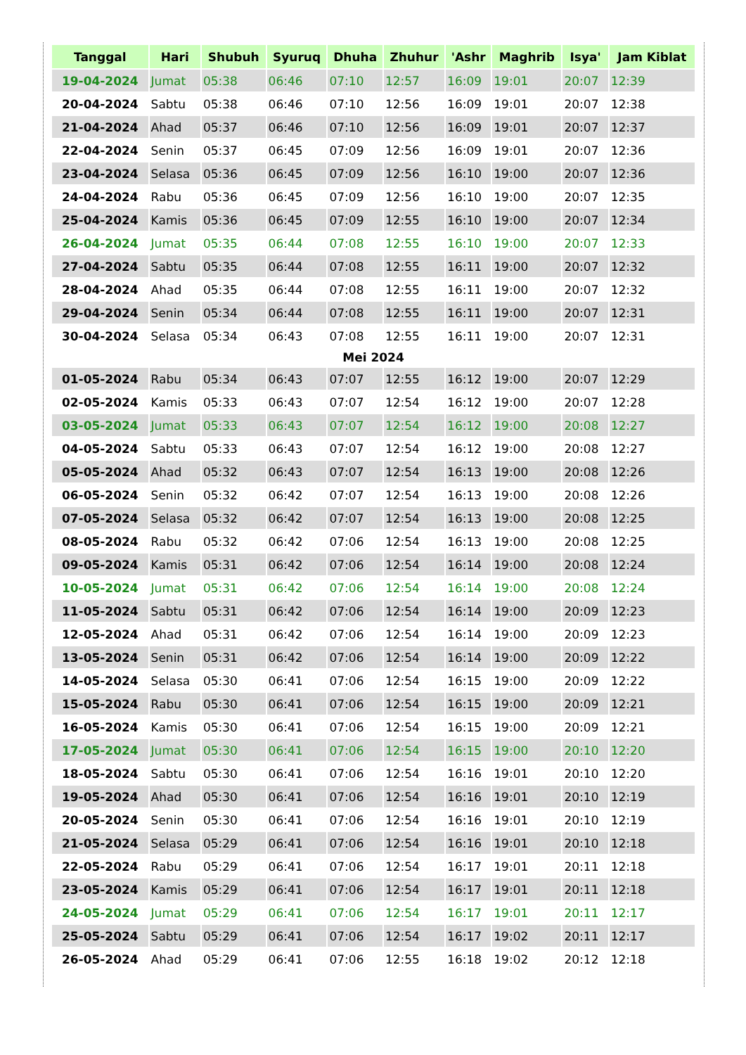| Tanggal | Hari | Shubuh | Syuruq | Dhuha | Zhuhur | 'Ashr | Maghrib | Isya' | Jam Kiblat |
| --- | --- | --- | --- | --- | --- | --- | --- | --- | --- |
| 19-04-2024 | Jumat | 05:38 | 06:46 | 07:10 | 12:57 | 16:09 | 19:01 | 20:07 | 12:39 |
| 20-04-2024 | Sabtu | 05:38 | 06:46 | 07:10 | 12:56 | 16:09 | 19:01 | 20:07 | 12:38 |
| 21-04-2024 | Ahad | 05:37 | 06:46 | 07:10 | 12:56 | 16:09 | 19:01 | 20:07 | 12:37 |
| 22-04-2024 | Senin | 05:37 | 06:45 | 07:09 | 12:56 | 16:09 | 19:01 | 20:07 | 12:36 |
| 23-04-2024 | Selasa | 05:36 | 06:45 | 07:09 | 12:56 | 16:10 | 19:00 | 20:07 | 12:36 |
| 24-04-2024 | Rabu | 05:36 | 06:45 | 07:09 | 12:56 | 16:10 | 19:00 | 20:07 | 12:35 |
| 25-04-2024 | Kamis | 05:36 | 06:45 | 07:09 | 12:55 | 16:10 | 19:00 | 20:07 | 12:34 |
| 26-04-2024 | Jumat | 05:35 | 06:44 | 07:08 | 12:55 | 16:10 | 19:00 | 20:07 | 12:33 |
| 27-04-2024 | Sabtu | 05:35 | 06:44 | 07:08 | 12:55 | 16:11 | 19:00 | 20:07 | 12:32 |
| 28-04-2024 | Ahad | 05:35 | 06:44 | 07:08 | 12:55 | 16:11 | 19:00 | 20:07 | 12:32 |
| 29-04-2024 | Senin | 05:34 | 06:44 | 07:08 | 12:55 | 16:11 | 19:00 | 20:07 | 12:31 |
| 30-04-2024 | Selasa | 05:34 | 06:43 | 07:08 | 12:55 | 16:11 | 19:00 | 20:07 | 12:31 |
| Mei 2024 | | | | | | | | | |
| 01-05-2024 | Rabu | 05:34 | 06:43 | 07:07 | 12:55 | 16:12 | 19:00 | 20:07 | 12:29 |
| 02-05-2024 | Kamis | 05:33 | 06:43 | 07:07 | 12:54 | 16:12 | 19:00 | 20:07 | 12:28 |
| 03-05-2024 | Jumat | 05:33 | 06:43 | 07:07 | 12:54 | 16:12 | 19:00 | 20:08 | 12:27 |
| 04-05-2024 | Sabtu | 05:33 | 06:43 | 07:07 | 12:54 | 16:12 | 19:00 | 20:08 | 12:27 |
| 05-05-2024 | Ahad | 05:32 | 06:43 | 07:07 | 12:54 | 16:13 | 19:00 | 20:08 | 12:26 |
| 06-05-2024 | Senin | 05:32 | 06:42 | 07:07 | 12:54 | 16:13 | 19:00 | 20:08 | 12:26 |
| 07-05-2024 | Selasa | 05:32 | 06:42 | 07:07 | 12:54 | 16:13 | 19:00 | 20:08 | 12:25 |
| 08-05-2024 | Rabu | 05:32 | 06:42 | 07:06 | 12:54 | 16:13 | 19:00 | 20:08 | 12:25 |
| 09-05-2024 | Kamis | 05:31 | 06:42 | 07:06 | 12:54 | 16:14 | 19:00 | 20:08 | 12:24 |
| 10-05-2024 | Jumat | 05:31 | 06:42 | 07:06 | 12:54 | 16:14 | 19:00 | 20:08 | 12:24 |
| 11-05-2024 | Sabtu | 05:31 | 06:42 | 07:06 | 12:54 | 16:14 | 19:00 | 20:09 | 12:23 |
| 12-05-2024 | Ahad | 05:31 | 06:42 | 07:06 | 12:54 | 16:14 | 19:00 | 20:09 | 12:23 |
| 13-05-2024 | Senin | 05:31 | 06:42 | 07:06 | 12:54 | 16:14 | 19:00 | 20:09 | 12:22 |
| 14-05-2024 | Selasa | 05:30 | 06:41 | 07:06 | 12:54 | 16:15 | 19:00 | 20:09 | 12:22 |
| 15-05-2024 | Rabu | 05:30 | 06:41 | 07:06 | 12:54 | 16:15 | 19:00 | 20:09 | 12:21 |
| 16-05-2024 | Kamis | 05:30 | 06:41 | 07:06 | 12:54 | 16:15 | 19:00 | 20:09 | 12:21 |
| 17-05-2024 | Jumat | 05:30 | 06:41 | 07:06 | 12:54 | 16:15 | 19:00 | 20:10 | 12:20 |
| 18-05-2024 | Sabtu | 05:30 | 06:41 | 07:06 | 12:54 | 16:16 | 19:01 | 20:10 | 12:20 |
| 19-05-2024 | Ahad | 05:30 | 06:41 | 07:06 | 12:54 | 16:16 | 19:01 | 20:10 | 12:19 |
| 20-05-2024 | Senin | 05:30 | 06:41 | 07:06 | 12:54 | 16:16 | 19:01 | 20:10 | 12:19 |
| 21-05-2024 | Selasa | 05:29 | 06:41 | 07:06 | 12:54 | 16:16 | 19:01 | 20:10 | 12:18 |
| 22-05-2024 | Rabu | 05:29 | 06:41 | 07:06 | 12:54 | 16:17 | 19:01 | 20:11 | 12:18 |
| 23-05-2024 | Kamis | 05:29 | 06:41 | 07:06 | 12:54 | 16:17 | 19:01 | 20:11 | 12:18 |
| 24-05-2024 | Jumat | 05:29 | 06:41 | 07:06 | 12:54 | 16:17 | 19:01 | 20:11 | 12:17 |
| 25-05-2024 | Sabtu | 05:29 | 06:41 | 07:06 | 12:54 | 16:17 | 19:02 | 20:11 | 12:17 |
| 26-05-2024 | Ahad | 05:29 | 06:41 | 07:06 | 12:55 | 16:18 | 19:02 | 20:12 | 12:18 |